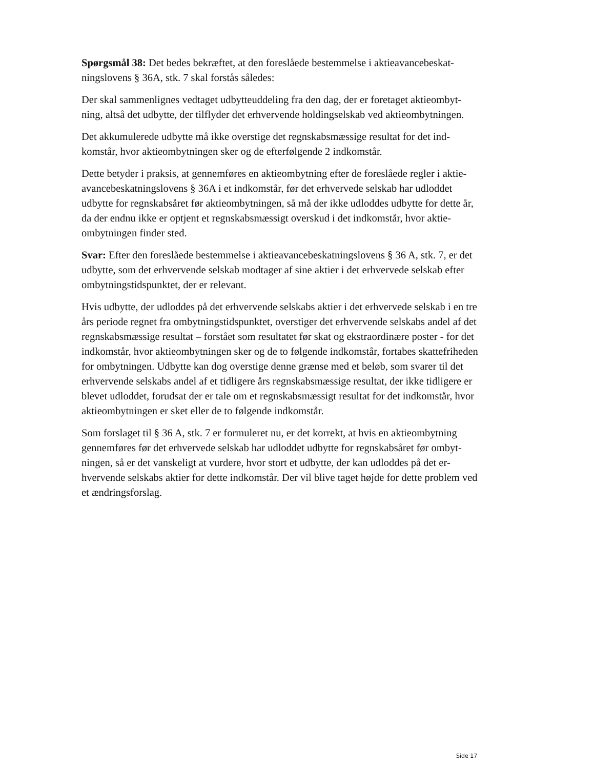Spørgsmål 38: Det bedes bekræftet, at den foreslåede bestemmelse i aktieavancebeskat-ningslovens § 36A, stk. 7 skal forstås således:
Der skal sammenlignes vedtaget udbytteuddeling fra den dag, der er foretaget aktieombyt-ning, altså det udbytte, der tilflyder det erhvervende holdingselskab ved aktieombytningen.
Det akkumulerede udbytte må ikke overstige det regnskabsmæssige resultat for det ind-komstår, hvor aktieombytningen sker og de efterfølgende 2 indkomstår.
Dette betyder i praksis, at gennemføres en aktieombytning efter de foreslåede regler i aktie-avancebeskatningslovens § 36A i et indkomstår, før det erhvervede selskab har udloddet udbytte for regnskabsåret før aktieombytningen, så må der ikke udloddes udbytte for dette år, da der endnu ikke er optjent et regnskabsmæssigt overskud i det indkomstår, hvor aktie-ombytningen finder sted.
Svar: Efter den foreslåede bestemmelse i aktieavancebeskatningslovens § 36 A, stk. 7, er det udbytte, som det erhvervende selskab modtager af sine aktier i det erhvervede selskab efter ombytningstidspunktet, der er relevant.
Hvis udbytte, der udloddes på det erhvervende selskabs aktier i det erhvervede selskab i en tre års periode regnet fra ombytningstidspunktet, overstiger det erhvervende selskabs andel af det regnskabsmæssige resultat – forstået som resultatet før skat og ekstraordinære poster - for det indkomstår, hvor aktieombytningen sker og de to følgende indkomstår, fortabes skattefriheden for ombytningen. Udbytte kan dog overstige denne grænse med et beløb, som svarer til det erhvervende selskabs andel af et tidligere års regnskabsmæssige resultat, der ikke tidligere er blevet udloddet, forudsat der er tale om et regnskabsmæssigt resultat for det indkomstår, hvor aktieombytningen er sket eller de to følgende indkomstår.
Som forslaget til § 36 A, stk. 7 er formuleret nu, er det korrekt, at hvis en aktieombytning gennemføres før det erhvervede selskab har udloddet udbytte for regnskabsåret før ombyt-ningen, så er det vanskeligt at vurdere, hvor stort et udbytte, der kan udloddes på det er-hvervende selskabs aktier for dette indkomstår. Der vil blive taget højde for dette problem ved et ændringsforslag.
Side 17